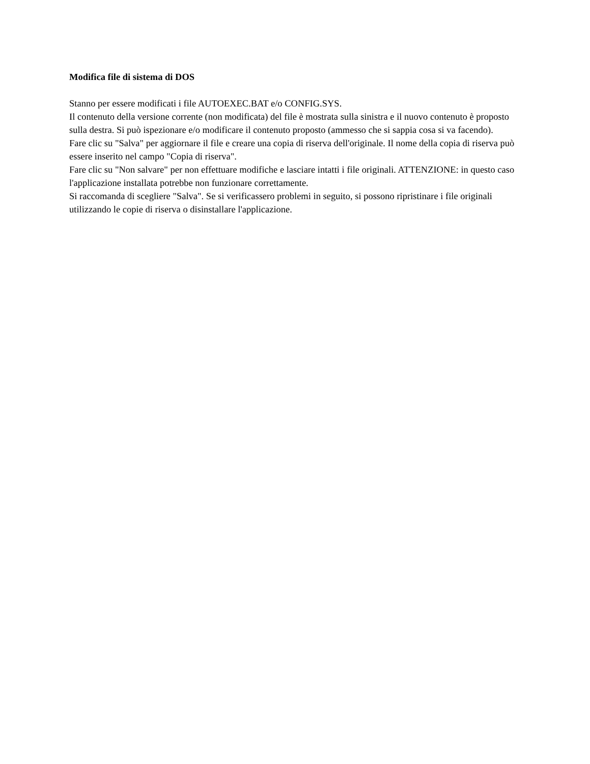Modifica file di sistema di DOS
Stanno per essere modificati i file AUTOEXEC.BAT e/o CONFIG.SYS.
Il contenuto della versione corrente (non modificata) del file è mostrata sulla sinistra e il nuovo contenuto è proposto sulla destra. Si può ispezionare e/o modificare il contenuto proposto (ammesso che si sappia cosa si va facendo).
Fare clic su "Salva" per aggiornare il file e creare una copia di riserva dell'originale. Il nome della copia di riserva può essere inserito nel campo "Copia di riserva".
Fare clic su "Non salvare" per non effettuare modifiche e lasciare intatti i file originali. ATTENZIONE: in questo caso l'applicazione installata potrebbe non funzionare correttamente.
Si raccomanda di scegliere "Salva". Se si verificassero problemi in seguito, si possono ripristinare i file originali utilizzando le copie di riserva o disinstallare l'applicazione.